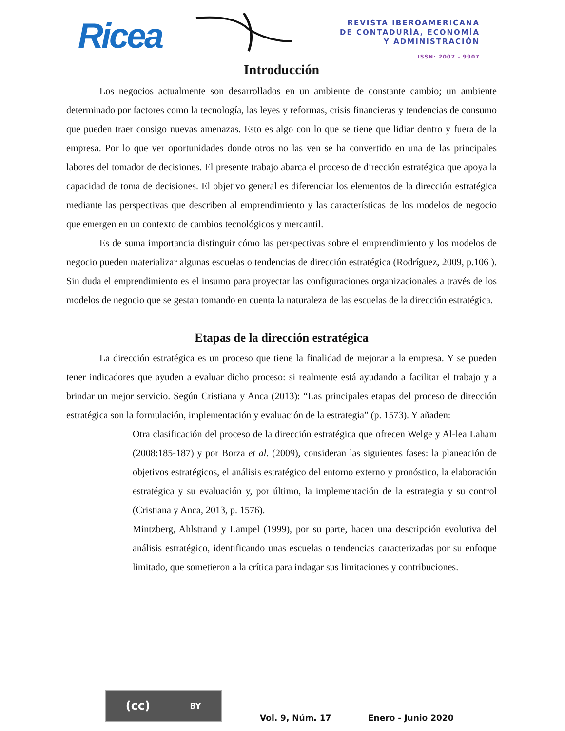Ricea
REVISTA IBEROAMERICANA
DE CONTADURÍA, ECONOMÍA
Y ADMINISTRACIÓN
ISSN: 2007 - 9907
Introducción
Los negocios actualmente son desarrollados en un ambiente de constante cambio; un ambiente determinado por factores como la tecnología, las leyes y reformas, crisis financieras y tendencias de consumo que pueden traer consigo nuevas amenazas. Esto es algo con lo que se tiene que lidiar dentro y fuera de la empresa. Por lo que ver oportunidades donde otros no las ven se ha convertido en una de las principales labores del tomador de decisiones. El presente trabajo abarca el proceso de dirección estratégica que apoya la capacidad de toma de decisiones. El objetivo general es diferenciar los elementos de la dirección estratégica mediante las perspectivas que describen al emprendimiento y las características de los modelos de negocio que emergen en un contexto de cambios tecnológicos y mercantil.
Es de suma importancia distinguir cómo las perspectivas sobre el emprendimiento y los modelos de negocio pueden materializar algunas escuelas o tendencias de dirección estratégica (Rodríguez, 2009, p.106 ). Sin duda el emprendimiento es el insumo para proyectar las configuraciones organizacionales a través de los modelos de negocio que se gestan tomando en cuenta la naturaleza de las escuelas de la dirección estratégica.
Etapas de la dirección estratégica
La dirección estratégica es un proceso que tiene la finalidad de mejorar a la empresa. Y se pueden tener indicadores que ayuden a evaluar dicho proceso: si realmente está ayudando a facilitar el trabajo y a brindar un mejor servicio. Según Cristiana y Anca (2013): “Las principales etapas del proceso de dirección estratégica son la formulación, implementación y evaluación de la estrategia” (p. 1573). Y añaden:
Otra clasificación del proceso de la dirección estratégica que ofrecen Welge y Al-lea Laham (2008:185-187) y por Borza et al. (2009), consideran las siguientes fases: la planeación de objetivos estratégicos, el análisis estratégico del entorno externo y pronóstico, la elaboración estratégica y su evaluación y, por último, la implementación de la estrategia y su control (Cristiana y Anca, 2013, p. 1576).
Mintzberg, Ahlstrand y Lampel (1999), por su parte, hacen una descripción evolutiva del análisis estratégico, identificando unas escuelas o tendencias caracterizadas por su enfoque limitado, que sometieron a la crítica para indagar sus limitaciones y contribuciones.
(cc) BY
Vol. 9, Núm. 17 Enero - Junio 2020